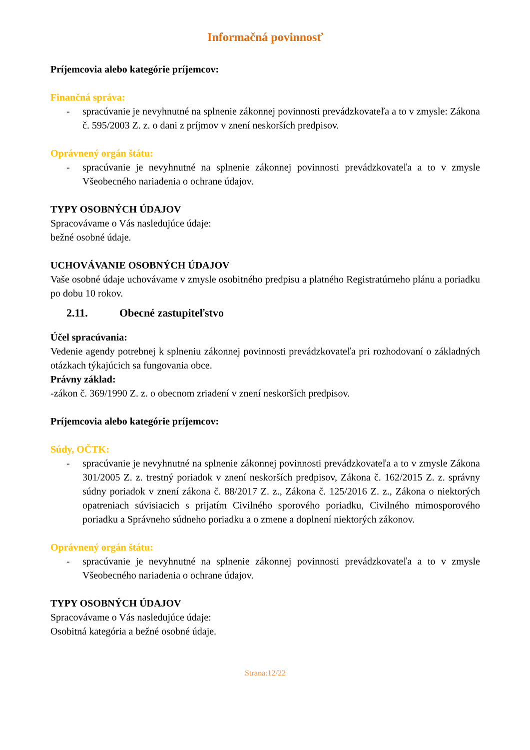Informačná povinnosť
Príjemcovia alebo kategórie príjemcov:
Finančná správa:
- spracúvanie je nevyhnutné na splnenie zákonnej povinnosti prevádzkovateľa a to v zmysle: Zákona č. 595/2003 Z. z. o dani z príjmov v znení neskorších predpisov.
Oprávnený orgán štátu:
- spracúvanie je nevyhnutné na splnenie zákonnej povinnosti prevádzkovateľa a to v zmysle Všeobecného nariadenia o ochrane údajov.
TYPY OSOBNÝCH ÚDAJOV
Spracovávame o Vás nasledujúce údaje:
bežné osobné údaje.
UCHOVÁVANIE OSOBNÝCH ÚDAJOV
Vaše osobné údaje uchovávame v zmysle osobitného predpisu a platného Registratúrneho plánu a poriadku po dobu 10 rokov.
2.11. Obecné zastupiteľstvo
Účel spracúvania:
Vedenie agendy potrebnej k splneniu zákonnej povinnosti prevádzkovateľa pri rozhodovaní o základných otázkach týkajúcich sa fungovania obce.
Právny základ:
-zákon č. 369/1990 Z. z. o obecnom zriadení v znení neskorších predpisov.
Príjemcovia alebo kategórie príjemcov:
Súdy, OČTK:
- spracúvanie je nevyhnutné na splnenie zákonnej povinnosti prevádzkovateľa a to v zmysle Zákona 301/2005 Z. z. trestný poriadok v znení neskorších predpisov, Zákona č. 162/2015 Z. z. správny súdny poriadok v znení zákona č. 88/2017 Z. z., Zákona č. 125/2016 Z. z., Zákona o niektorých opatreniach súvisiacich s prijatím Civilného sporového poriadku, Civilného mimosporového poriadku a Správneho súdneho poriadku a o zmene a doplnení niektorých zákonov.
Oprávnený orgán štátu:
- spracúvanie je nevyhnutné na splnenie zákonnej povinnosti prevádzkovateľa a to v zmysle Všeobecného nariadenia o ochrane údajov.
TYPY OSOBNÝCH ÚDAJOV
Spracovávame o Vás nasledujúce údaje:
Osobitná kategória a bežné osobné údaje.
Strana:12/22